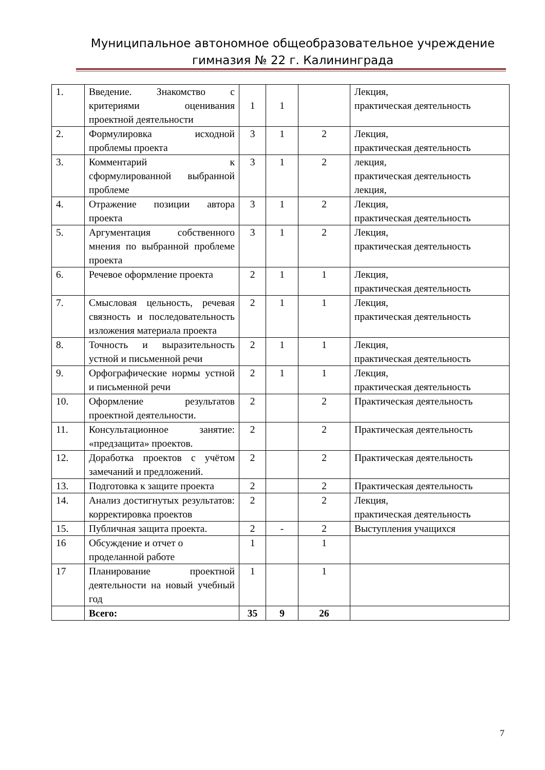Муниципальное автономное общеобразовательное учреждение
гимназия № 22 г. Калининграда
| 1. | Введение. Знакомство с критериями оценивания проектной деятельности | 1 | 1 | | Лекция, практическая деятельность |
| 2. | Формулировка исходной проблемы проекта | 3 | 1 | 2 | Лекция, практическая деятельность |
| 3. | Комментарий к сформулированной выбранной проблеме | 3 | 1 | 2 | лекция, практическая деятельность лекция, |
| 4. | Отражение позиции автора проекта | 3 | 1 | 2 | Лекция, практическая деятельность |
| 5. | Аргументация собственного мнения по выбранной проблеме проекта | 3 | 1 | 2 | Лекция, практическая деятельность |
| 6. | Речевое оформление проекта | 2 | 1 | 1 | Лекция, практическая деятельность |
| 7. | Смысловая цельность, речевая связность и последовательность изложения материала проекта | 2 | 1 | 1 | Лекция, практическая деятельность |
| 8. | Точность и выразительность устной и письменной речи | 2 | 1 | 1 | Лекция, практическая деятельность |
| 9. | Орфографические нормы устной и письменной речи | 2 | 1 | 1 | Лекция, практическая деятельность |
| 10. | Оформление результатов проектной деятельности. | 2 | | 2 | Практическая деятельность |
| 11. | Консультационное занятие: «предзащита» проектов. | 2 | | 2 | Практическая деятельность |
| 12. | Доработка проектов с учётом замечаний и предложений. | 2 | | 2 | Практическая деятельность |
| 13. | Подготовка к защите проекта | 2 | | 2 | Практическая деятельность |
| 14. | Анализ достигнутых результатов: корректировка проектов | 2 | | 2 | Лекция, практическая деятельность |
| 15. | Публичная защита проекта. | 2 | - | 2 | Выступления учащихся |
| 16 | Обсуждение и отчет о проделанной работе | 1 | | 1 | |
| 17 | Планирование проектной деятельности на новый учебный год | 1 | | 1 | |
| | Всего: | 35 | 9 | 26 | |
7